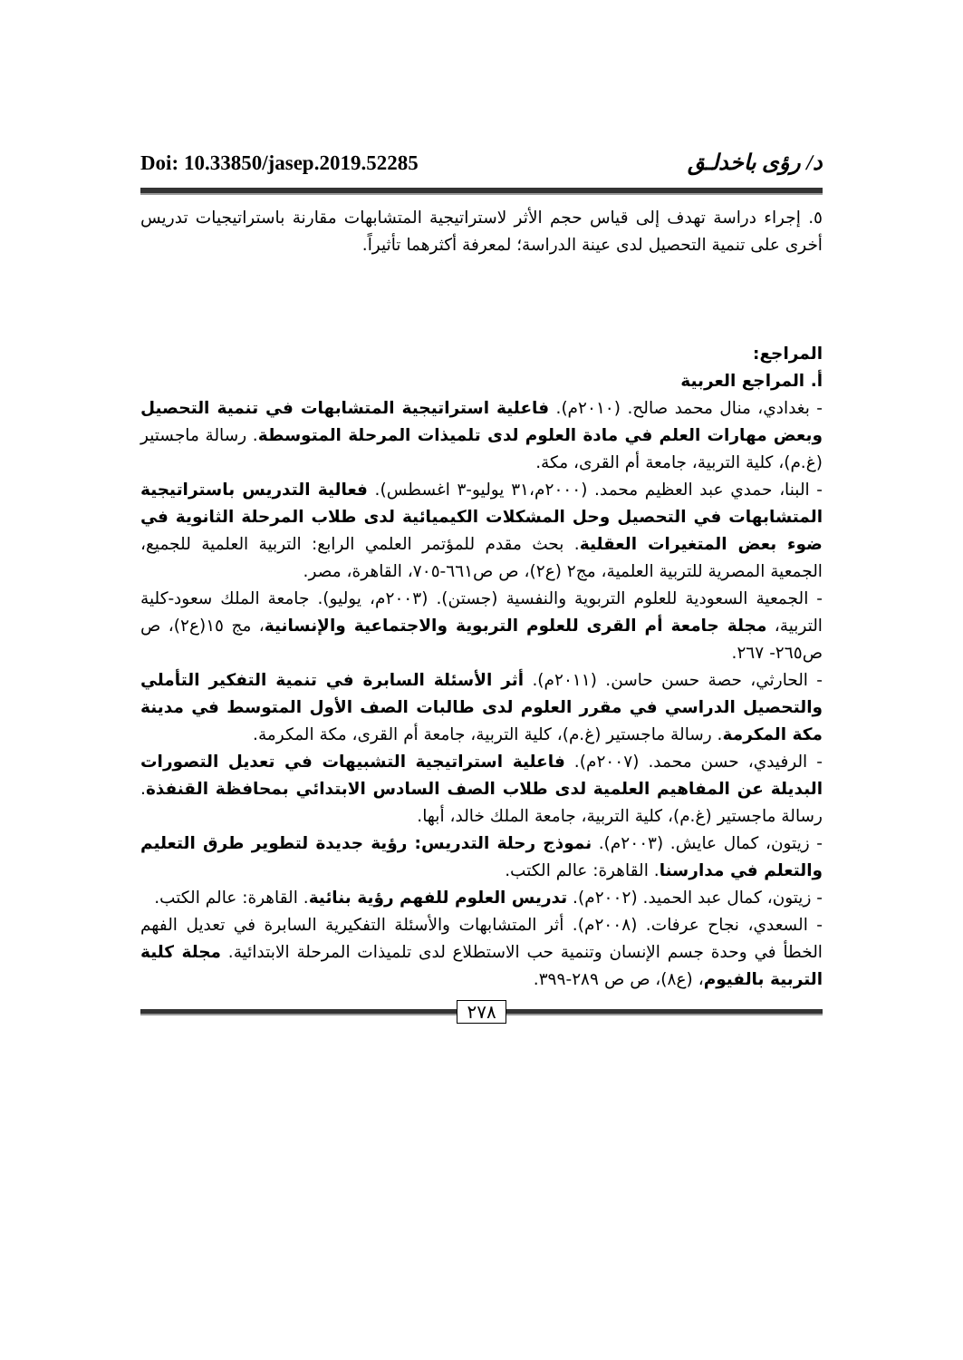Doi: 10.33850/jasep.2019.52285 د/ رؤى باخدلـق
٥. إجراء دراسة تهدف إلى قياس حجم الأثر لاستراتيجية المتشابهات مقارنة باستراتيجيات تدريس أخرى على تنمية التحصيل لدى عينة الدراسة؛ لمعرفة أكثرهما تأثيراً.
المراجع:
أ. المراجع العربية
- بغدادي، منال محمد صالح. (٢٠١٠م). فاعلية استراتيجية المتشابهات في تنمية التحصيل وبعض مهارات العلم في مادة العلوم لدى تلميذات المرحلة المتوسطة. رسالة ماجستير (غ.م)، كلية التربية، جامعة أم القرى، مكة.
- البنا، حمدي عبد العظيم محمد. (٢٠٠٠م،٣١ يوليو-٣ اغسطس). فعالية التدريس باستراتيجية المتشابهات في التحصيل وحل المشكلات الكيميائية لدى طلاب المرحلة الثانوية في ضوء بعض المتغيرات العقلية. بحث مقدم للمؤتمر العلمي الرابع: التربية العلمية للجميع، الجمعية المصرية للتربية العلمية، مج٢ (ع٢)، ص ص٦٦١-٧٠٥، القاهرة، مصر.
- الجمعية السعودية للعلوم التربوية والنفسية (جستن). (٢٠٠٣م، يوليو). جامعة الملك سعود-كلية التربية، مجلة جامعة أم القرى للعلوم التربوية والاجتماعية والإنسانية، مج ١٥(ع٢)، ص ص٢٦٥- ٢٦٧.
- الحارثي، حصة حسن حاسن. (٢٠١١م). أثر الأسئلة السابرة في تنمية التفكير التأملي والتحصيل الدراسي في مقرر العلوم لدى طالبات الصف الأول المتوسط في مدينة مكة المكرمة. رسالة ماجستير (غ.م)، كلية التربية، جامعة أم القرى، مكة المكرمة.
- الرفيدي، حسن محمد. (٢٠٠٧م). فاعلية استراتيجية التشبيهات في تعديل التصورات البديلة عن المفاهيم العلمية لدى طلاب الصف السادس الابتدائي بمحافظة القنفذة. رسالة ماجستير (غ.م)، كلية التربية، جامعة الملك خالد، أبها.
- زيتون، كمال عايش. (٢٠٠٣م). نموذج رحلة التدريس: رؤية جديدة لتطوير طرق التعليم والتعلم في مدارسنا. القاهرة: عالم الكتب.
- زيتون، كمال عبد الحميد. (٢٠٠٢م). تدريس العلوم للفهم رؤية بنائية. القاهرة: عالم الكتب.
- السعدي، نجاح عرفات. (٢٠٠٨م). أثر المتشابهات والأسئلة التفكيرية السابرة في تعديل الفهم الخطأ في وحدة جسم الإنسان وتنمية حب الاستطلاع لدى تلميذات المرحلة الابتدائية. مجلة كلية التربية بالفيوم، (ع٨)، ص ص ٢٨٩-٣٩٩.
٢٧٨